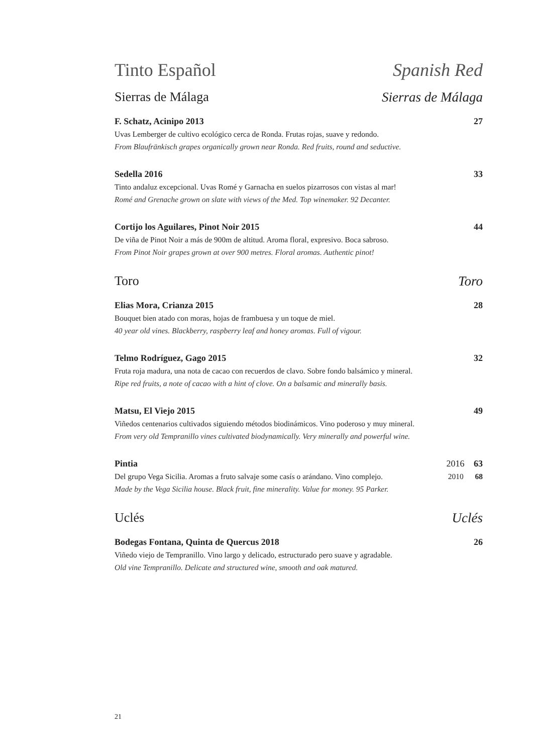Tinto Español Spanish Red
Sierras de Málaga Sierras de Málaga
F. Schatz, Acinipo 2013 27
Uvas Lemberger de cultivo ecológico cerca de Ronda. Frutas rojas, suave y redondo.
From Blaufränkisch grapes organically grown near Ronda. Red fruits, round and seductive.
Sedella 2016 33
Tinto andaluz excepcional. Uvas Romé y Garnacha en suelos pizarrosos con vistas al mar!
Romé and Grenache grown on slate with views of the Med. Top winemaker. 92 Decanter.
Cortijo los Aguilares, Pinot Noir 2015 44
De viña de Pinot Noir a más de 900m de altitud. Aroma floral, expresivo. Boca sabroso.
From Pinot Noir grapes grown at over 900 metres. Floral aromas. Authentic pinot!
Toro Toro
Elias Mora, Crianza 2015 28
Bouquet bien atado con moras, hojas de frambuesa y un toque de miel.
40 year old vines. Blackberry, raspberry leaf and honey aromas. Full of vigour.
Telmo Rodríguez, Gago 2015 32
Fruta roja madura, una nota de cacao con recuerdos de clavo. Sobre fondo balsámico y mineral.
Ripe red fruits, a note of cacao with a hint of clove. On a balsamic and minerally basis.
Matsu, El Viejo 2015 49
Viñedos centenarios cultivados siguiendo métodos biodinámicos. Vino poderoso y muy mineral.
From very old Tempranillo vines cultivated biodynamically. Very minerally and powerful wine.
Pintia 2016 63
Del grupo Vega Sicilia. Aromas a fruto salvaje some casís o arándano. Vino complejo. 2010 68
Made by the Vega Sicilia house. Black fruit, fine minerality. Value for money. 95 Parker.
Uclés Uclés
Bodegas Fontana, Quinta de Quercus 2018 26
Viñedo viejo de Tempranillo. Vino largo y delicado, estructurado pero suave y agradable.
Old vine Tempranillo. Delicate and structured wine, smooth and oak matured.
21